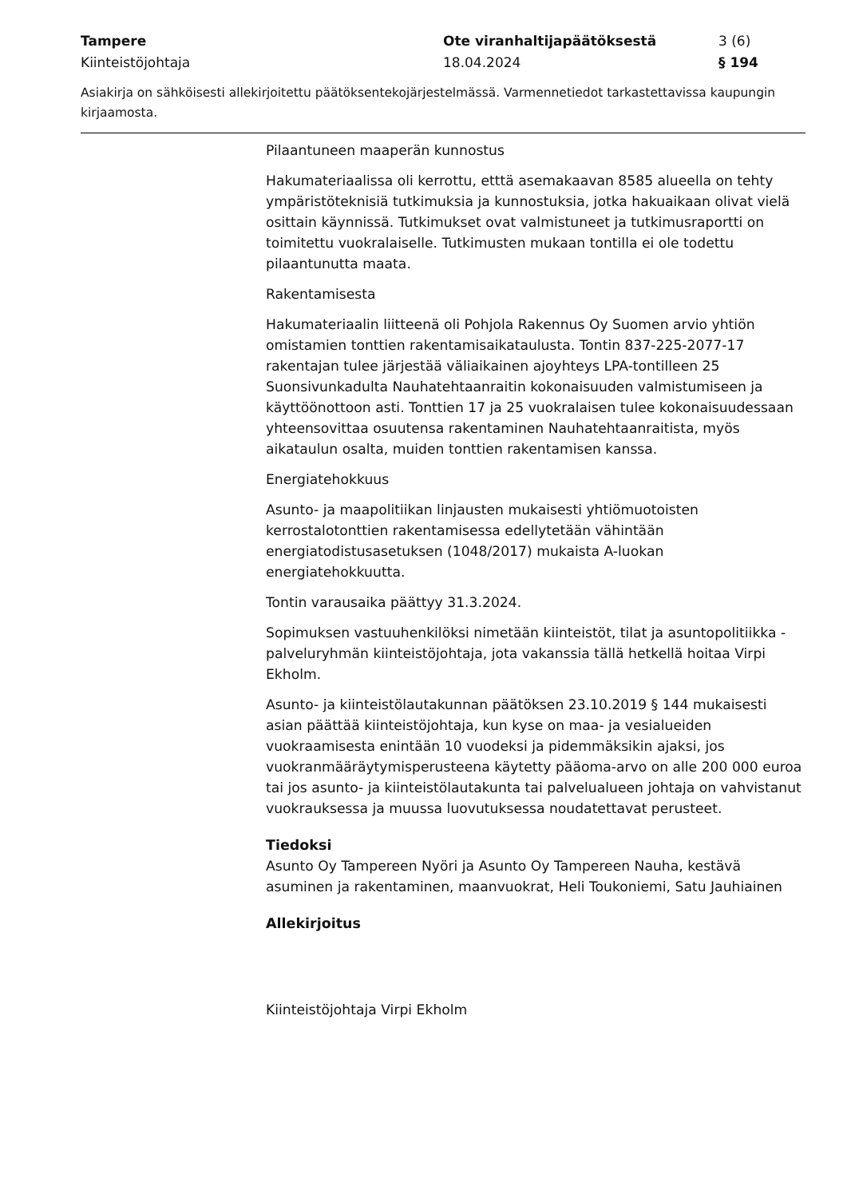Tampere Ote viranhaltijapäätöksestä 3 (6)
Kiinteistöjohtaja 18.04.2024 § 194
Asiakirja on sähköisesti allekirjoitettu päätöksentekojärjestelmässä. Varmennetiedot tarkastettavissa kaupungin kirjaamosta.
Pilaantuneen maaperän kunnostus
Hakumateriaalissa oli kerrottu, etttä asemakaavan 8585 alueella on tehty ympäristöteknisiä tutkimuksia ja kunnostuksia, jotka hakuaikaan olivat vielä osittain käynnissä. Tutkimukset ovat valmistuneet ja tutkimusraportti on toimitettu vuokralaiselle. Tutkimusten mukaan tontilla ei ole todettu pilaantunutta maata.
Rakentamisesta
Hakumateriaalin liitteenä oli Pohjola Rakennus Oy Suomen arvio yhtiön omistamien tonttien rakentamisaikataulusta. Tontin 837-225-2077-17 rakentajan tulee järjestää väliaikainen ajoyhteys LPA-tontilleen 25 Suonsivunkadulta Nauhatehtaanraitin kokonaisuuden valmistumiseen ja käyttöönottoon asti. Tonttien 17 ja 25 vuokralaisen tulee kokonaisuudessaan yhteensovittaa osuutensa rakentaminen Nauhatehtaanraitista, myös aikataulun osalta, muiden tonttien rakentamisen kanssa.
Energiatehokkuus
Asunto- ja maapolitiikan linjausten mukaisesti yhtiömuotoisten kerrostalotonttien rakentamisessa edellytetään vähintään energiatodistusasetuksen (1048/2017) mukaista A-luokan energiatehokkuutta.
Tontin varausaika päättyy 31.3.2024.
Sopimuksen vastuuhenkilöksi nimetään kiinteistöt, tilat ja asuntopolitiikka -palveluryhmän kiinteistöjohtaja, jota vakanssia tällä hetkellä hoitaa Virpi Ekholm.
Asunto- ja kiinteistölautakunnan päätöksen 23.10.2019 § 144 mukaisesti asian päättää kiinteistöjohtaja, kun kyse on maa- ja vesialueiden vuokraamisesta enintään 10 vuodeksi ja pidemmäksikin ajaksi, jos vuokranmääräytymisperusteena käytetty pääoma-arvo on alle 200 000 euroa tai jos asunto- ja kiinteistölautakunta tai palvelualueen johtaja on vahvistanut vuokrauksessa ja muussa luovutuksessa noudatettavat perusteet.
Tiedoksi
Asunto Oy Tampereen Nyöri ja Asunto Oy Tampereen Nauha, kestävä asuminen ja rakentaminen, maanvuokrat, Heli Toukoniemi, Satu Jauhiainen
Allekirjoitus
Kiinteistöjohtaja Virpi Ekholm